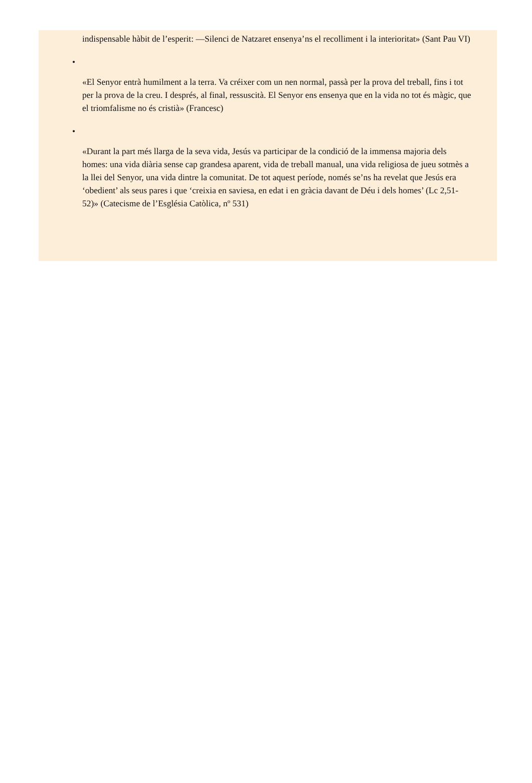indispensable hàbit de l’esperit: —Silenci de Natzaret ensenya’ns el recolliment i la interioritat» (Sant Pau VI)
•
«El Senyor entrà humilment a la terra. Va créixer com un nen normal, passà per la prova del treball, fins i tot per la prova de la creu. I després, al final, ressuscità. El Senyor ens ensenya que en la vida no tot és màgic, que el triomfalisme no és cristià» (Francesc)
•
«Durant la part més llarga de la seva vida, Jesús va participar de la condició de la immensa majoria dels homes: una vida diària sense cap grandesa aparent, vida de treball manual, una vida religiosa de jueu sotmès a la llei del Senyor, una vida dintre la comunitat. De tot aquest període, només se’ns ha revelat que Jesús era ‘obedient’ als seus pares i que ‘creixia en saviesa, en edat i en gràcia davant de Déu i dels homes’ (Lc 2,51-52)» (Catecisme de l’Església Catòlica, nº 531)